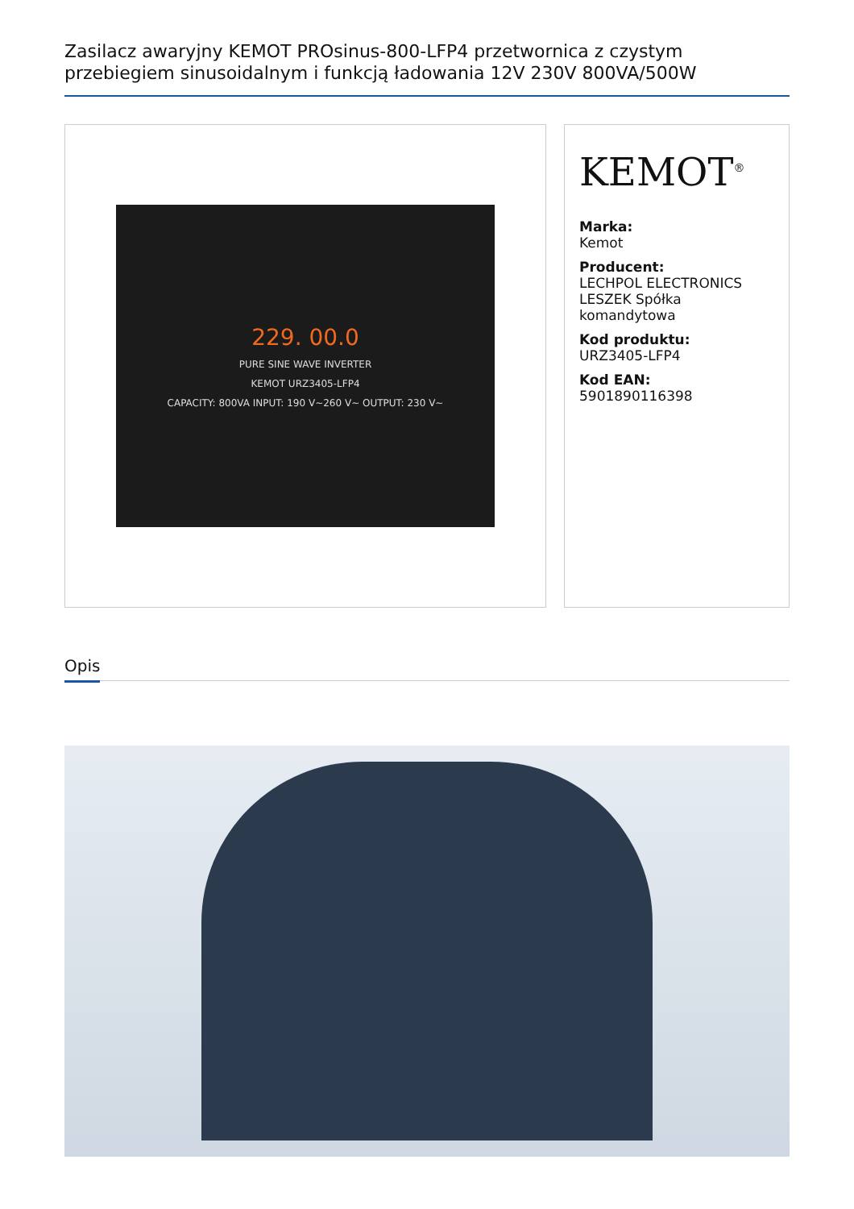Zasilacz awaryjny KEMOT PROsinus-800-LFP4 przetwornica z czystym przebiegiem sinusoidalnym i funkcją ładowania 12V 230V 800VA/500W
229. 00.0
PURE SINE WAVE INVERTER
KEMOT URZ3405-LFP4
CAPACITY: 800VA INPUT: 190 V~260 V~ OUTPUT: 230 V~
KEMOT<sup>®</sup>
Marka:
Kemot
Producent:
LECHPOL ELECTRONICS LESZEK Spółka komandytowa
Kod produktu:
URZ3405-LFP4
Kod EAN:
5901890116398
Opis